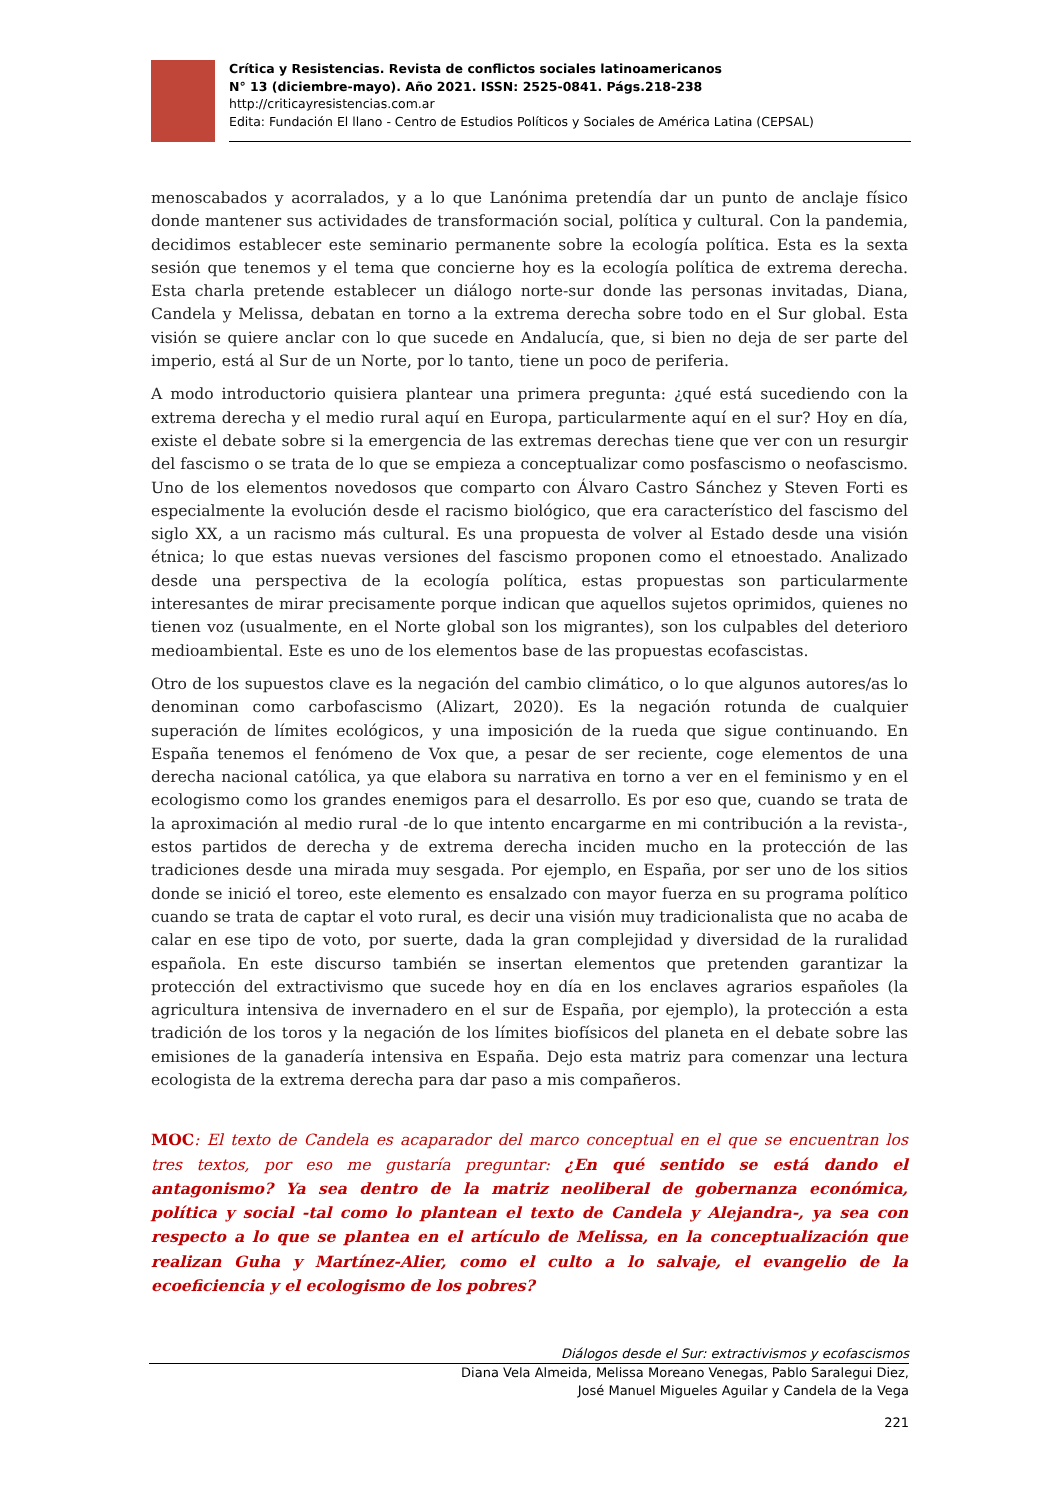Crítica y Resistencias. Revista de conflictos sociales latinoamericanos
N° 13 (diciembre-mayo). Año 2021. ISSN: 2525-0841. Págs.218-238
http://criticayresistencias.com.ar
Edita: Fundación El llano - Centro de Estudios Políticos y Sociales de América Latina (CEPSAL)
menoscabados y acorralados, y a lo que Lanónima pretendía dar un punto de anclaje físico donde mantener sus actividades de transformación social, política y cultural. Con la pandemia, decidimos establecer este seminario permanente sobre la ecología política. Esta es la sexta sesión que tenemos y el tema que concierne hoy es la ecología política de extrema derecha. Esta charla pretende establecer un diálogo norte-sur donde las personas invitadas, Diana, Candela y Melissa, debatan en torno a la extrema derecha sobre todo en el Sur global. Esta visión se quiere anclar con lo que sucede en Andalucía, que, si bien no deja de ser parte del imperio, está al Sur de un Norte, por lo tanto, tiene un poco de periferia.
A modo introductorio quisiera plantear una primera pregunta: ¿qué está sucediendo con la extrema derecha y el medio rural aquí en Europa, particularmente aquí en el sur? Hoy en día, existe el debate sobre si la emergencia de las extremas derechas tiene que ver con un resurgir del fascismo o se trata de lo que se empieza a conceptualizar como posfascismo o neofascismo. Uno de los elementos novedosos que comparto con Álvaro Castro Sánchez y Steven Forti es especialmente la evolución desde el racismo biológico, que era característico del fascismo del siglo XX, a un racismo más cultural. Es una propuesta de volver al Estado desde una visión étnica; lo que estas nuevas versiones del fascismo proponen como el etnoestado. Analizado desde una perspectiva de la ecología política, estas propuestas son particularmente interesantes de mirar precisamente porque indican que aquellos sujetos oprimidos, quienes no tienen voz (usualmente, en el Norte global son los migrantes), son los culpables del deterioro medioambiental. Este es uno de los elementos base de las propuestas ecofascistas.
Otro de los supuestos clave es la negación del cambio climático, o lo que algunos autores/as lo denominan como carbofascismo (Alizart, 2020). Es la negación rotunda de cualquier superación de límites ecológicos, y una imposición de la rueda que sigue continuando. En España tenemos el fenómeno de Vox que, a pesar de ser reciente, coge elementos de una derecha nacional católica, ya que elabora su narrativa en torno a ver en el feminismo y en el ecologismo como los grandes enemigos para el desarrollo. Es por eso que, cuando se trata de la aproximación al medio rural -de lo que intento encargarme en mi contribución a la revista-, estos partidos de derecha y de extrema derecha inciden mucho en la protección de las tradiciones desde una mirada muy sesgada. Por ejemplo, en España, por ser uno de los sitios donde se inició el toreo, este elemento es ensalzado con mayor fuerza en su programa político cuando se trata de captar el voto rural, es decir una visión muy tradicionalista que no acaba de calar en ese tipo de voto, por suerte, dada la gran complejidad y diversidad de la ruralidad española. En este discurso también se insertan elementos que pretenden garantizar la protección del extractivismo que sucede hoy en día en los enclaves agrarios españoles (la agricultura intensiva de invernadero en el sur de España, por ejemplo), la protección a esta tradición de los toros y la negación de los límites biofísicos del planeta en el debate sobre las emisiones de la ganadería intensiva en España. Dejo esta matriz para comenzar una lectura ecologista de la extrema derecha para dar paso a mis compañeros.
MOC: El texto de Candela es acaparador del marco conceptual en el que se encuentran los tres textos, por eso me gustaría preguntar: ¿En qué sentido se está dando el antagonismo? Ya sea dentro de la matriz neoliberal de gobernanza económica, política y social -tal como lo plantean el texto de Candela y Alejandra-, ya sea con respecto a lo que se plantea en el artículo de Melissa, en la conceptualización que realizan Guha y Martínez-Alier, como el culto a lo salvaje, el evangelio de la ecoeficiencia y el ecologismo de los pobres?
Diálogos desde el Sur: extractivismos y ecofascismos
Diana Vela Almeida, Melissa Moreano Venegas, Pablo Saralegui Diez,
José Manuel Migueles Aguilar y Candela de la Vega
221